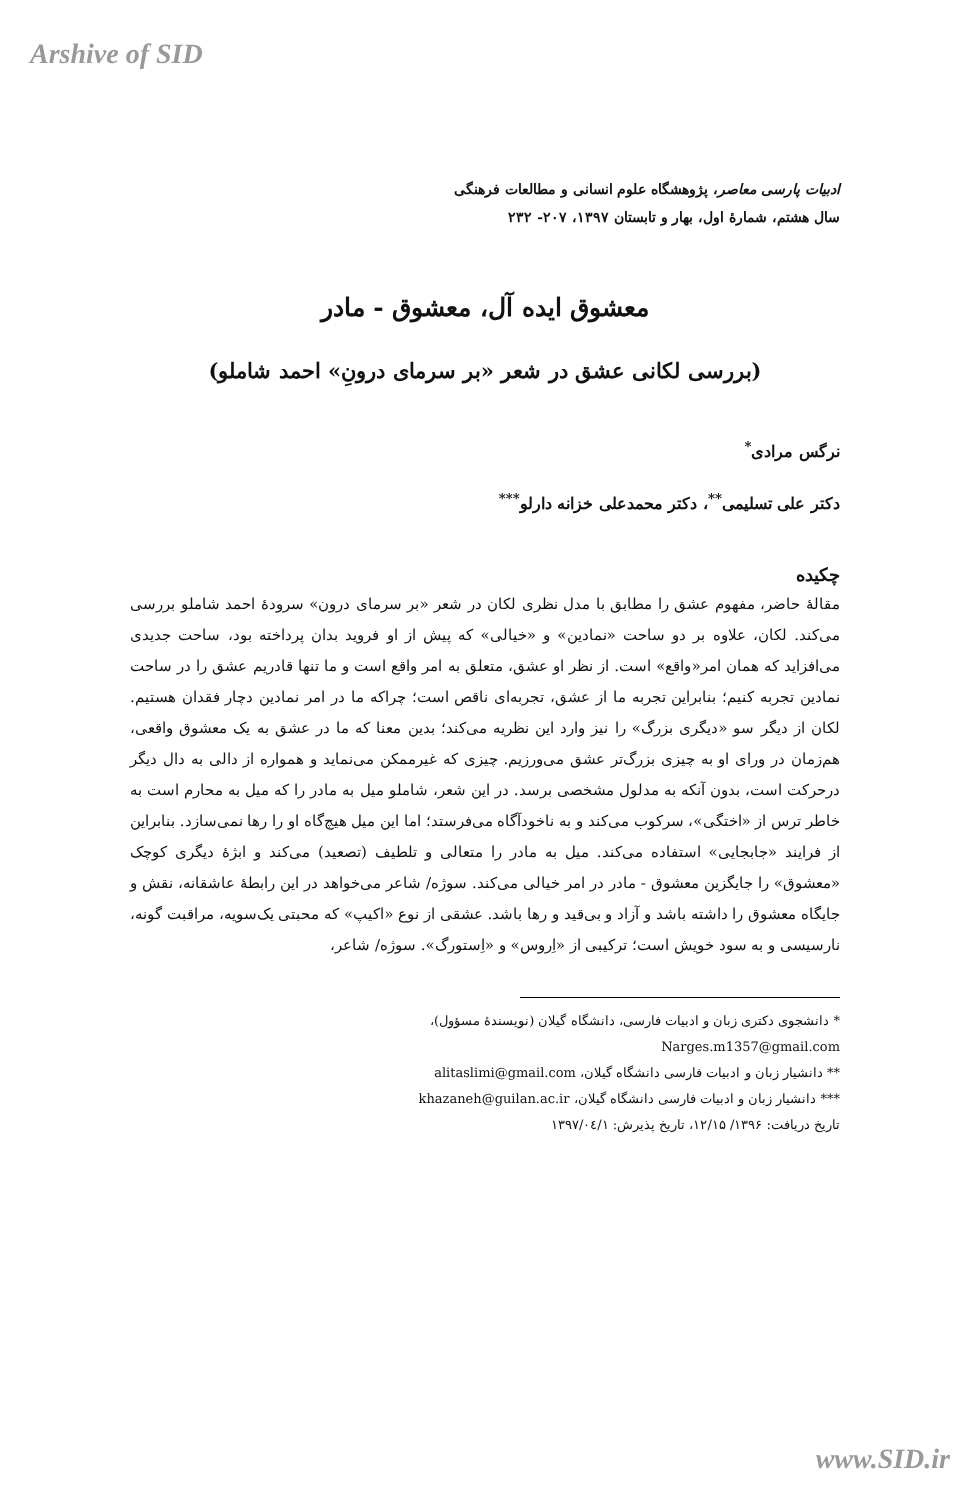Arshive of SID
ادبیات پارسی معاصر، پژوهشگاه علوم انسانی و مطالعات فرهنگی
سال هشتم، شمارهٔ اول، بهار و تابستان ۱۳۹۷، ۲۰۷- ۲۳۲
معشوق ایده آل، معشوق - مادر
(بررسی لکانی عشق در شعر «بر سرمای درونِ» احمد شاملو)
نرگس مرادی<sup>*</sup>
دکتر علی تسلیمی<sup>**</sup>، دکتر محمدعلی خزانه دارلو<sup>***</sup>
چکیده
مقالهٔ حاضر، مفهوم عشق را مطابق با مدل نظری لکان در شعر «بر سرمای درون» سرودهٔ احمد شاملو بررسی می‌کند. لکان، علاوه بر دو ساحت «نمادین» و «خیالی» که پیش از او فروید بدان پرداخته بود، ساحت جدیدی می‌افزاید که همان امر«واقع» است. از نظر او عشق، متعلق به امر واقع است و ما تنها قادریم عشق را در ساحت نمادین تجربه کنیم؛ بنابراین تجربه ما از عشق، تجربه‌ای ناقص است؛ چراکه ما در امر نمادین دچار فقدان هستیم. لکان از دیگر سو «دیگری بزرگ» را نیز وارد این نظریه می‌کند؛ بدین معنا که ما در عشق به یک معشوق واقعی، هم‌زمان در ورای او به چیزی بزرگ‌تر عشق می‌ورزیم. چیزی که غیرممکن می‌نماید و همواره از دالی به دال دیگر درحرکت است، بدون آنکه به مدلول مشخصی برسد. در این شعر، شاملو میل به مادر را که میل به محارم است به خاطر ترس از «اختگی»، سرکوب می‌کند و به ناخودآگاه می‌فرستد؛ اما این میل هیچ‌گاه او را رها نمی‌سازد. بنابراین از فرایند «جابجایی» استفاده می‌کند. میل به مادر را متعالی و تلطیف (تصعید) می‌کند و ابژهٔ دیگری کوچک «معشوق» را جایگزین معشوق - مادر در امر خیالی می‌کند. سوژه/ شاعر می‌خواهد در این رابطهٔ عاشقانه، نقش و جایگاه معشوق را داشته باشد و آزاد و بی‌قید و رها باشد. عشقی از نوع «اکیپ» که محبتی یک‌سویه، مراقبت گونه، نارسیسی و به سود خویش است؛ ترکیبی از «اِروس» و «اِستورگ». سوژه/ شاعر،
* دانشجوی دکتری زبان و ادبیات فارسی، دانشگاه گیلان (نویسندهٔ مسؤول)،
Narges.m1357@gmail.com
** دانشیار زبان و ادبیات فارسی دانشگاه گیلان، alitaslimi@gmail.com
*** دانشیار زبان و ادبیات فارسی دانشگاه گیلان، khazaneh@guilan.ac.ir
تاریخ دریافت: ۱۳۹۶/ ۱۲/۱۵، تاریخ پذیرش: ۱۳۹۷/۰٤/۱
www.SID.ir